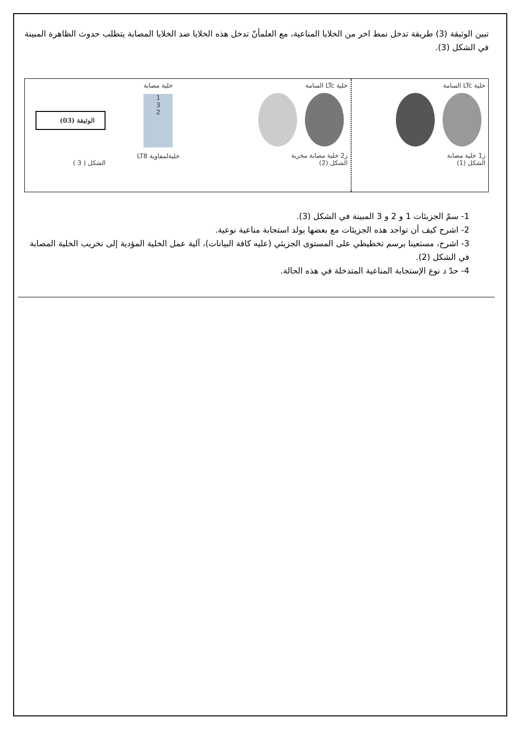تبين الوثيقة (3) طريقة تدخل نمط اخر من الخلايا المناعية، مع العلمأنّ تدخل هذه الخلايا ضد الخلايا المصابة يتطلب حدوث الظاهرة المبينة في الشكل (3).
خلية LTc السامة
ز1 خلية مصابة
الشكل (1)
خلية LTc السامة
ز2 خلية مصابة مخربة
الشكل (2)
خلية مصابة
1
3
2
خليةلمفاوية LT8
الوثيقة (03)
الشكل ( 3 )
1- سمّ الجزيئات 1 و 2 و 3 المبينة في الشكل (3).
2- اشرح كيف أن تواجد هذه الجزيئات مع بعضها يولد استجابة مناعية نوعية.
3- اشرح، مستعينا برسم تخطيطي على المستوى الجزيئي (عليه كافة البيانات)، آلية عمل الخلية المؤدية إلى تخريب الخلية المصابة في الشكل (2).
4- حدّ د نوع الإستجابة المناعية المتدخلة في هذه الحالة.